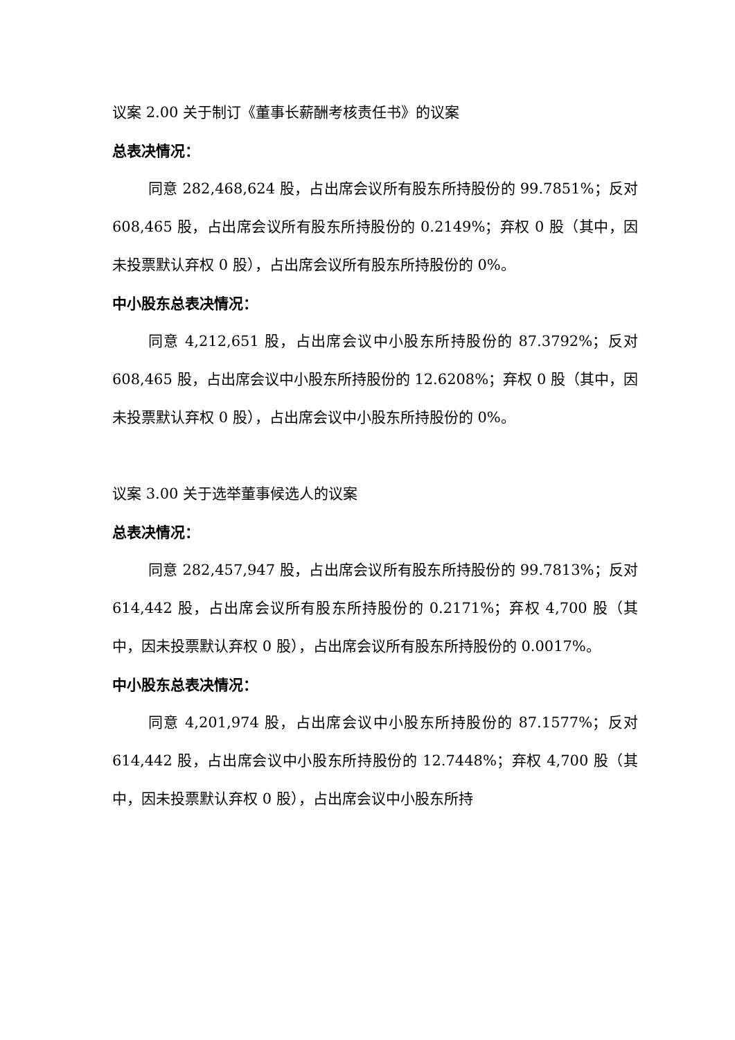议案 2.00 关于制订《董事长薪酬考核责任书》的议案
总表决情况：
同意 282,468,624 股，占出席会议所有股东所持股份的 99.7851%；反对 608,465 股，占出席会议所有股东所持股份的 0.2149%；弃权 0 股（其中，因未投票默认弃权 0 股），占出席会议所有股东所持股份的 0%。
中小股东总表决情况：
同意 4,212,651 股，占出席会议中小股东所持股份的 87.3792%；反对 608,465 股，占出席会议中小股东所持股份的 12.6208%；弃权 0 股（其中，因未投票默认弃权 0 股），占出席会议中小股东所持股份的 0%。
议案 3.00 关于选举董事候选人的议案
总表决情况：
同意 282,457,947 股，占出席会议所有股东所持股份的 99.7813%；反对 614,442 股，占出席会议所有股东所持股份的 0.2171%；弃权 4,700 股（其中，因未投票默认弃权 0 股），占出席会议所有股东所持股份的 0.0017%。
中小股东总表决情况：
同意 4,201,974 股，占出席会议中小股东所持股份的 87.1577%；反对 614,442 股，占出席会议中小股东所持股份的 12.7448%；弃权 4,700 股（其中，因未投票默认弃权 0 股），占出席会议中小股东所持